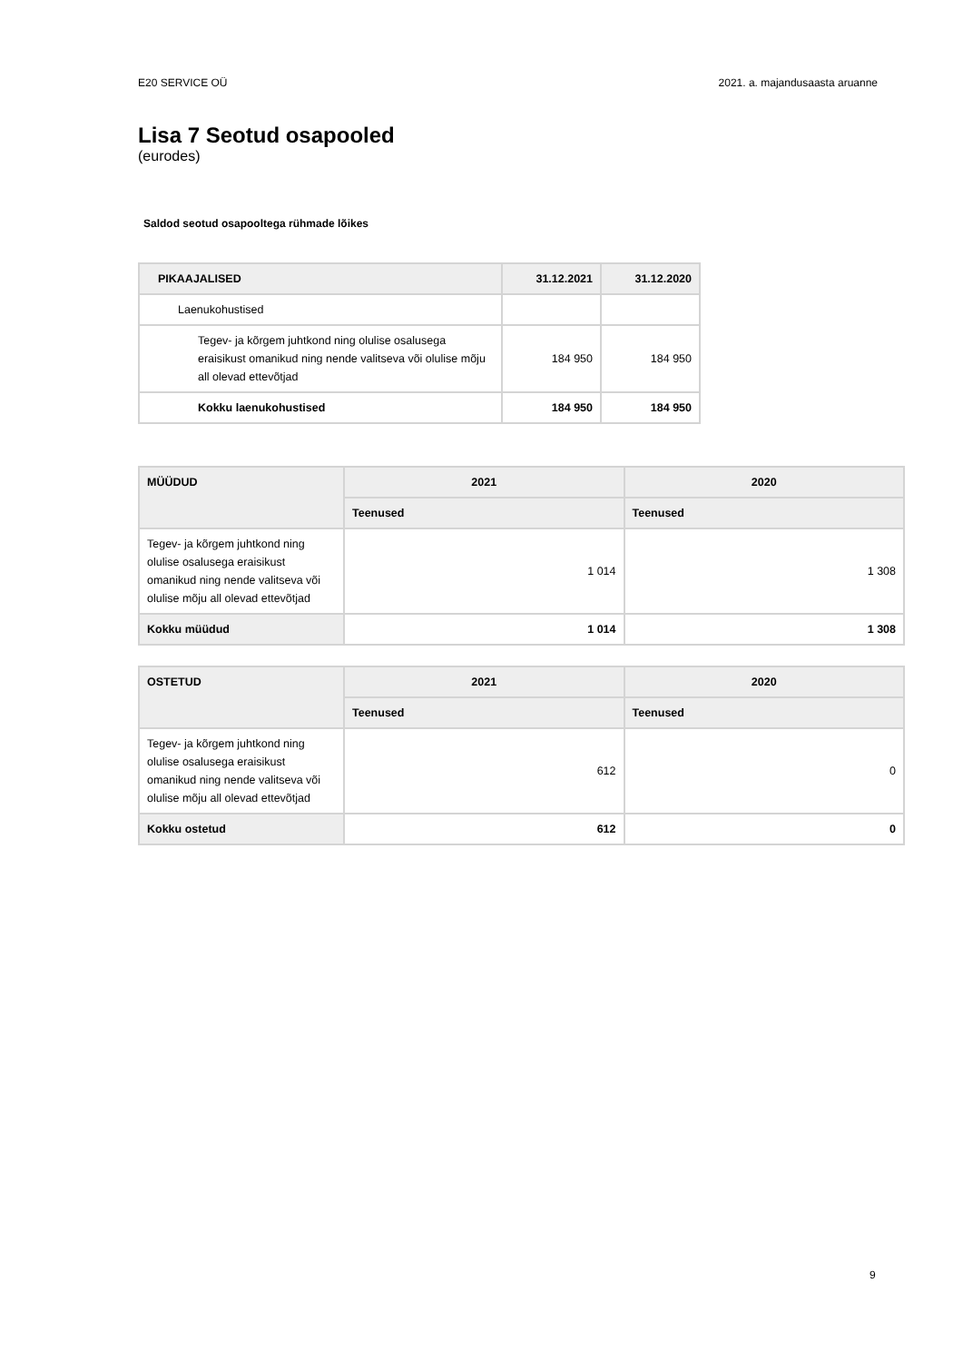E20 SERVICE OÜ 2021. a. majandusaasta aruanne
Lisa 7 Seotud osapooled
(eurodes)
Saldod seotud osapooltega rühmade lõikes
| PIKAAJALISED | 31.12.2021 | 31.12.2020 |
| --- | --- | --- |
| Laenukohustised | | |
| Tegev- ja kõrgem juhtkond ning olulise osalusega eraisikust omanikud ning nende valitseva või olulise mõju all olevad ettevõtjad | 184 950 | 184 950 |
| Kokku laenukohustised | 184 950 | 184 950 |
| MÜÜDUD | 2021 | 2020 |
| --- | --- | --- |
| | Teenused | Teenused |
| Tegev- ja kõrgem juhtkond ning olulise osalusega eraisikust omanikud ning nende valitseva või olulise mõju all olevad ettevõtjad | 1 014 | 1 308 |
| Kokku müüdud | 1 014 | 1 308 |
| OSTETUD | 2021 | 2020 |
| --- | --- | --- |
| | Teenused | Teenused |
| Tegev- ja kõrgem juhtkond ning olulise osalusega eraisikust omanikud ning nende valitseva või olulise mõju all olevad ettevõtjad | 612 | 0 |
| Kokku ostetud | 612 | 0 |
9